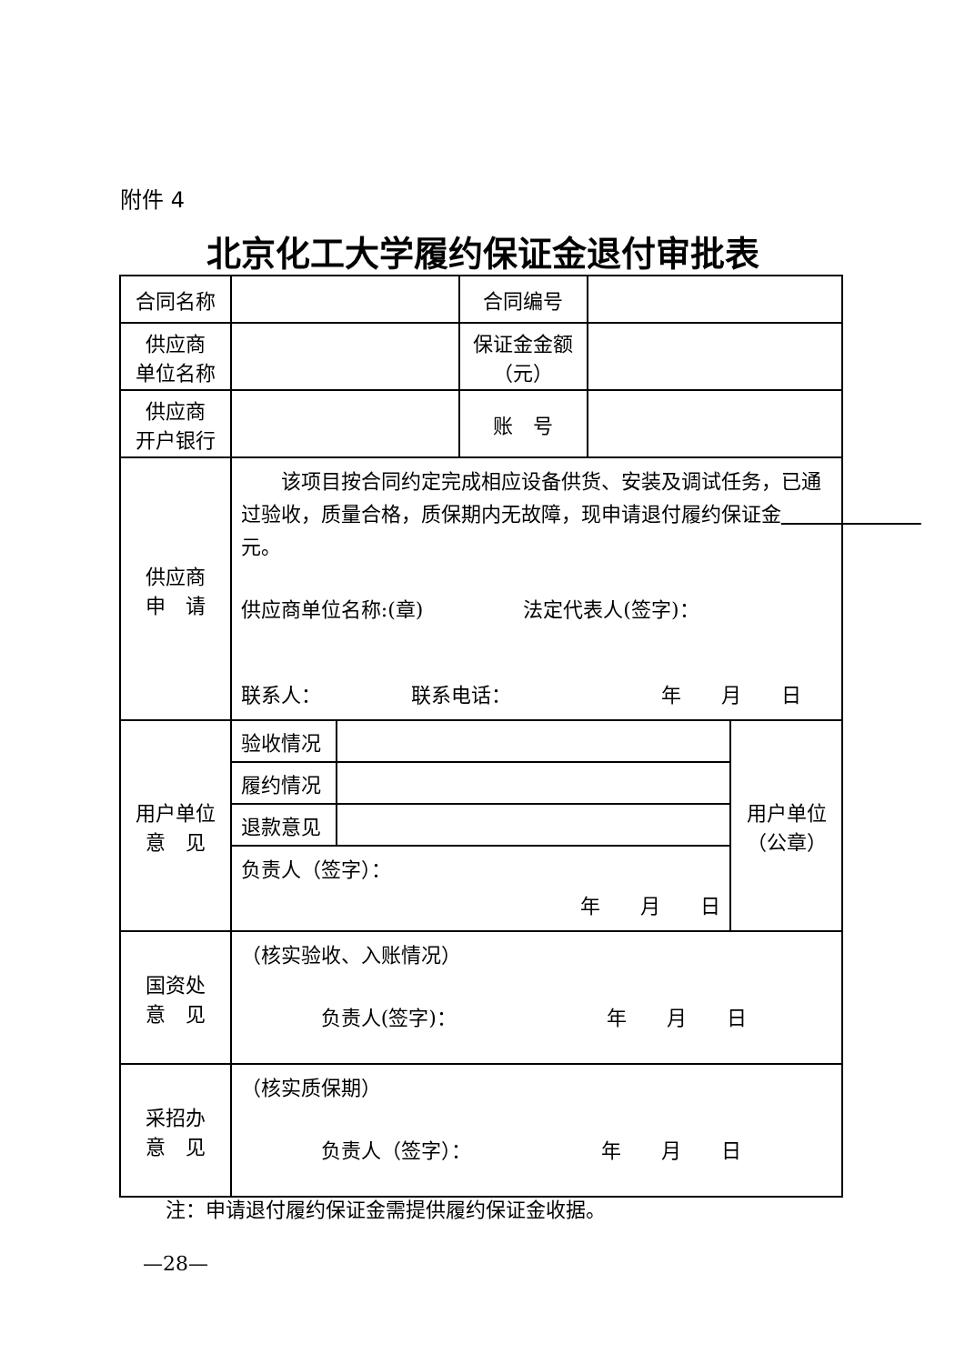附件 4
北京化工大学履约保证金退付审批表
| 合同名称 | | | 合同编号 | | |
| 供应商 单位名称 | | | 保证金金额 （元） | | |
| 供应商 开户银行 | | | 账 号 | | |
| 供应商 申 请 | 该项目按合同约定完成相应设备供货、安装及调试任务，已通过验收，质量合格，质保期内无故障，现申请退付履约保证金 元。 供应商单位名称:(章) 法定代表人(签字)： 联系人： 联系电话： 年 月 日 | | | | |
| 用户单位 意 见 | 验收情况 | | | | 用户单位 （公章） |
| | 履约情况 | | | | |
| | 退款意见 | | | | |
| | 负责人（签字）： 年 月 日 | | | | |
| 国资处 意 见 | （核实验收、入账情况） 负责人(签字)： 年 月 日 | | | | |
| 采招办 意 见 | （核实质保期） 负责人（签字）： 年 月 日 | | | | |
注：申请退付履约保证金需提供履约保证金收据。
—28—